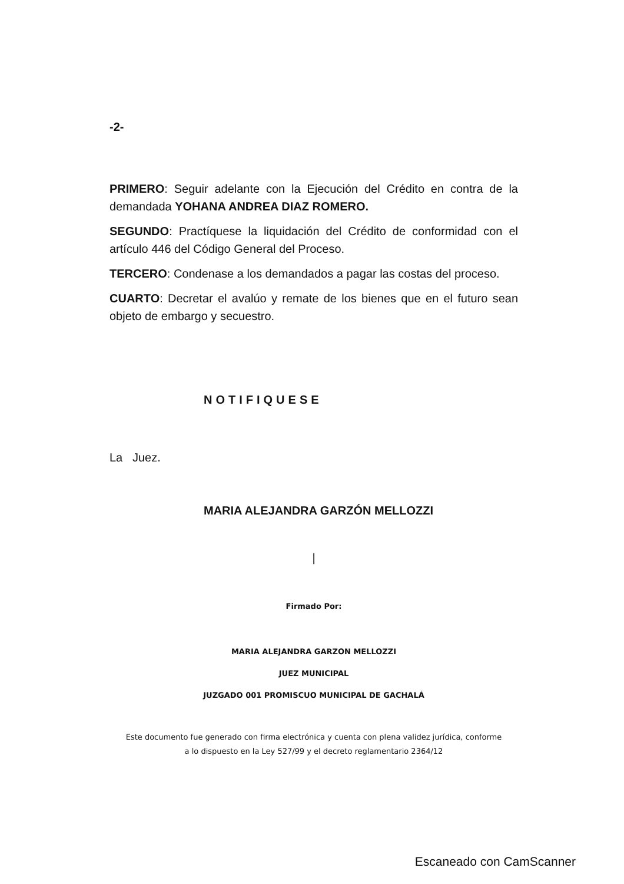-2-
PRIMERO: Seguir adelante con la Ejecución del Crédito en contra de la demandada YOHANA ANDREA DIAZ ROMERO.
SEGUNDO: Practíquese la liquidación del Crédito de conformidad con el artículo 446 del Código General del Proceso.
TERCERO: Condenase a los demandados a pagar las costas del proceso.
CUARTO: Decretar el avalúo y remate de los bienes que en el futuro sean objeto de embargo y secuestro.
NOTIFIQUESE
La Juez.
MARIA ALEJANDRA GARZÓN MELLOZZI
|
Firmado Por:
MARIA ALEJANDRA GARZON MELLOZZI
JUEZ MUNICIPAL
JUZGADO 001 PROMISCUO MUNICIPAL DE GACHALÁ
Este documento fue generado con firma electrónica y cuenta con plena validez jurídica, conforme
a lo dispuesto en la Ley 527/99 y el decreto reglamentario 2364/12
Escaneado con CamScanner